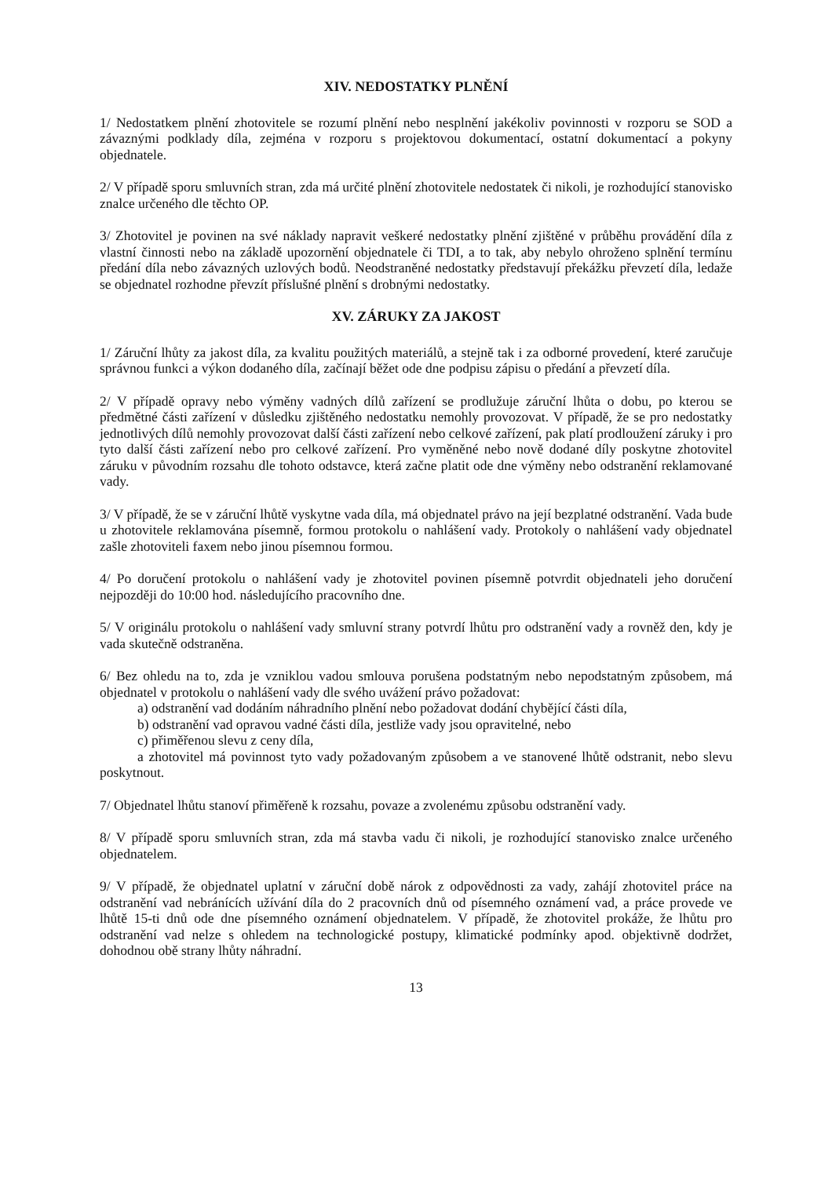XIV. NEDOSTATKY PLNĚNÍ
1/ Nedostatkem plnění zhotovitele se rozumí plnění nebo nesplnění jakékoliv povinnosti v rozporu se SOD a závaznými podklady díla, zejména v rozporu s projektovou dokumentací, ostatní dokumentací a pokyny objednatele.
2/ V případě sporu smluvních stran, zda má určité plnění zhotovitele nedostatek či nikoli, je rozhodující stanovisko znalce určeného dle těchto OP.
3/ Zhotovitel je povinen na své náklady napravit veškeré nedostatky plnění zjištěné v průběhu provádění díla z vlastní činnosti nebo na základě upozornění objednatele či TDI, a to tak, aby nebylo ohroženo splnění termínu předání díla nebo závazných uzlových bodů. Neodstraněné nedostatky představují překážku převzetí díla, ledaže se objednatel rozhodne převzít příslušné plnění s drobnými nedostatky.
XV. ZÁRUKY ZA JAKOST
1/ Záruční lhůty za jakost díla, za kvalitu použitých materiálů, a stejně tak i za odborné provedení, které zaručuje správnou funkci a výkon dodaného díla, začínají běžet ode dne podpisu zápisu o předání a převzetí díla.
2/ V případě opravy nebo výměny vadných dílů zařízení se prodlužuje záruční lhůta o dobu, po kterou se předmětné části zařízení v důsledku zjištěného nedostatku nemohly provozovat. V případě, že se pro nedostatky jednotlivých dílů nemohly provozovat další části zařízení nebo celkové zařízení, pak platí prodloužení záruky i pro tyto další části zařízení nebo pro celkové zařízení. Pro vyměněné nebo nově dodané díly poskytne zhotovitel záruku v původním rozsahu dle tohoto odstavce, která začne platit ode dne výměny nebo odstranění reklamované vady.
3/ V případě, že se v záruční lhůtě vyskytne vada díla, má objednatel právo na její bezplatné odstranění. Vada bude u zhotovitele reklamována písemně, formou protokolu o nahlášení vady. Protokoly o nahlášení vady objednatel zašle zhotoviteli faxem nebo jinou písemnou formou.
4/ Po doručení protokolu o nahlášení vady je zhotovitel povinen písemně potvrdit objednateli jeho doručení nejpozději do 10:00 hod. následujícího pracovního dne.
5/ V originálu protokolu o nahlášení vady smluvní strany potvrdí lhůtu pro odstranění vady a rovněž den, kdy je vada skutečně odstraněna.
6/ Bez ohledu na to, zda je vzniklou vadou smlouva porušena podstatným nebo nepodstatným způsobem, má objednatel v protokolu o nahlášení vady dle svého uvážení právo požadovat:
a) odstranění vad dodáním náhradního plnění nebo požadovat dodání chybějící části díla,
b) odstranění vad opravou vadné části díla, jestliže vady jsou opravitelné, nebo
c) přiměřenou slevu z ceny díla,
a zhotovitel má povinnost tyto vady požadovaným způsobem a ve stanovené lhůtě odstranit, nebo slevu poskytnout.
7/ Objednatel lhůtu stanoví přiměřeně k rozsahu, povaze a zvolenému způsobu odstranění vady.
8/ V případě sporu smluvních stran, zda má stavba vadu či nikoli, je rozhodující stanovisko znalce určeného objednatelem.
9/ V případě, že objednatel uplatní v záruční době nárok z odpovědnosti za vady, zahájí zhotovitel práce na odstranění vad nebránících užívání díla do 2 pracovních dnů od písemného oznámení vad, a práce provede ve lhůtě 15-ti dnů ode dne písemného oznámení objednatelem. V případě, že zhotovitel prokáže, že lhůtu pro odstranění vad nelze s ohledem na technologické postupy, klimatické podmínky apod. objektivně dodržet, dohodnou obě strany lhůty náhradní.
13